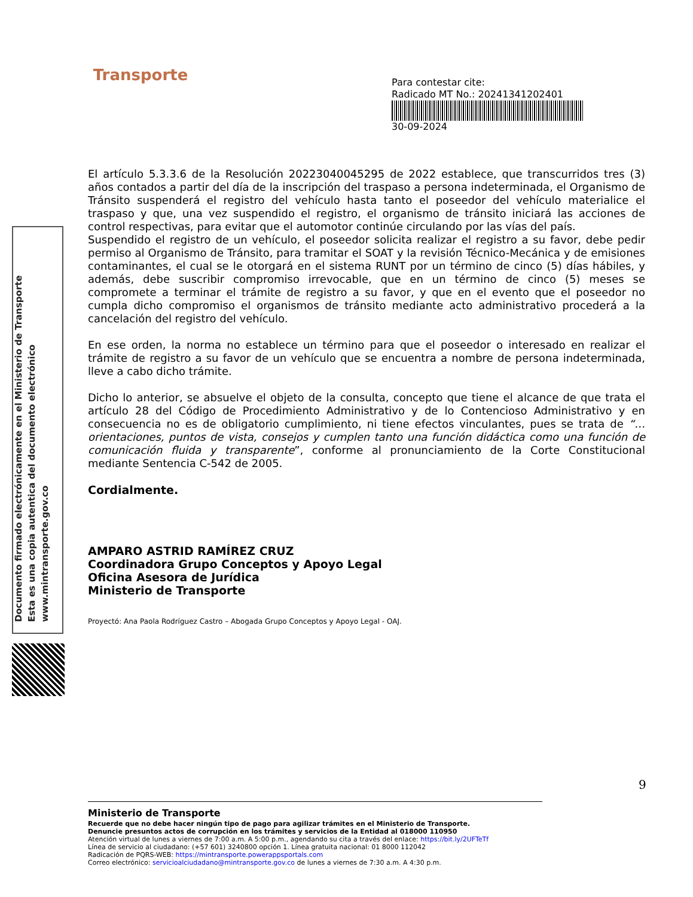Transporte
Para contestar cite:
Radicado MT No.: 20241341202401
30-09-2024
Documento firmado electrónicamente en el Ministerio de Transporte
Esta es una copia autentica del documento electrónico
www.mintransporte.gov.co
El artículo 5.3.3.6 de la Resolución 20223040045295 de 2022 establece, que transcurridos tres (3) años contados a partir del día de la inscripción del traspaso a persona indeterminada, el Organismo de Tránsito suspenderá el registro del vehículo hasta tanto el poseedor del vehículo materialice el traspaso y que, una vez suspendido el registro, el organismo de tránsito iniciará las acciones de control respectivas, para evitar que el automotor continúe circulando por las vías del país.
Suspendido el registro de un vehículo, el poseedor solicita realizar el registro a su favor, debe pedir permiso al Organismo de Tránsito, para tramitar el SOAT y la revisión Técnico-Mecánica y de emisiones contaminantes, el cual se le otorgará en el sistema RUNT por un término de cinco (5) días hábiles, y además, debe suscribir compromiso irrevocable, que en un término de cinco (5) meses se compromete a terminar el trámite de registro a su favor, y que en el evento que el poseedor no cumpla dicho compromiso el organismos de tránsito mediante acto administrativo procederá a la cancelación del registro del vehículo.
En ese orden, la norma no establece un término para que el poseedor o interesado en realizar el trámite de registro a su favor de un vehículo que se encuentra a nombre de persona indeterminada, lleve a cabo dicho trámite.
Dicho lo anterior, se absuelve el objeto de la consulta, concepto que tiene el alcance de que trata el artículo 28 del Código de Procedimiento Administrativo y de lo Contencioso Administrativo y en consecuencia no es de obligatorio cumplimiento, ni tiene efectos vinculantes, pues se trata de “… orientaciones, puntos de vista, consejos y cumplen tanto una función didáctica como una función de comunicación fluida y transparente”, conforme al pronunciamiento de la Corte Constitucional mediante Sentencia C-542 de 2005.
Cordialmente.
AMPARO ASTRID RAMÍREZ CRUZ
Coordinadora Grupo Conceptos y Apoyo Legal
Oficina Asesora de Jurídica
Ministerio de Transporte
Proyectó: Ana Paola Rodríguez Castro – Abogada Grupo Conceptos y Apoyo Legal - OAJ.
9
Ministerio de Transporte
Recuerde que no debe hacer ningún tipo de pago para agilizar trámites en el Ministerio de Transporte.
Denuncie presuntos actos de corrupción en los trámites y servicios de la Entidad al 018000 110950
Atención virtual de lunes a viernes de 7:00 a.m. A 5:00 p.m., agendando su cita a través del enlace: https://bit.ly/2UFTeTf
Línea de servicio al ciudadano: (+57 601) 3240800 opción 1. Línea gratuita nacional: 01 8000 112042
Radicación de PQRS-WEB: https://mintransporte.powerappsportals.com
Correo electrónico: servicioalciudadano@mintransporte.gov.co de lunes a viernes de 7:30 a.m. A 4:30 p.m.